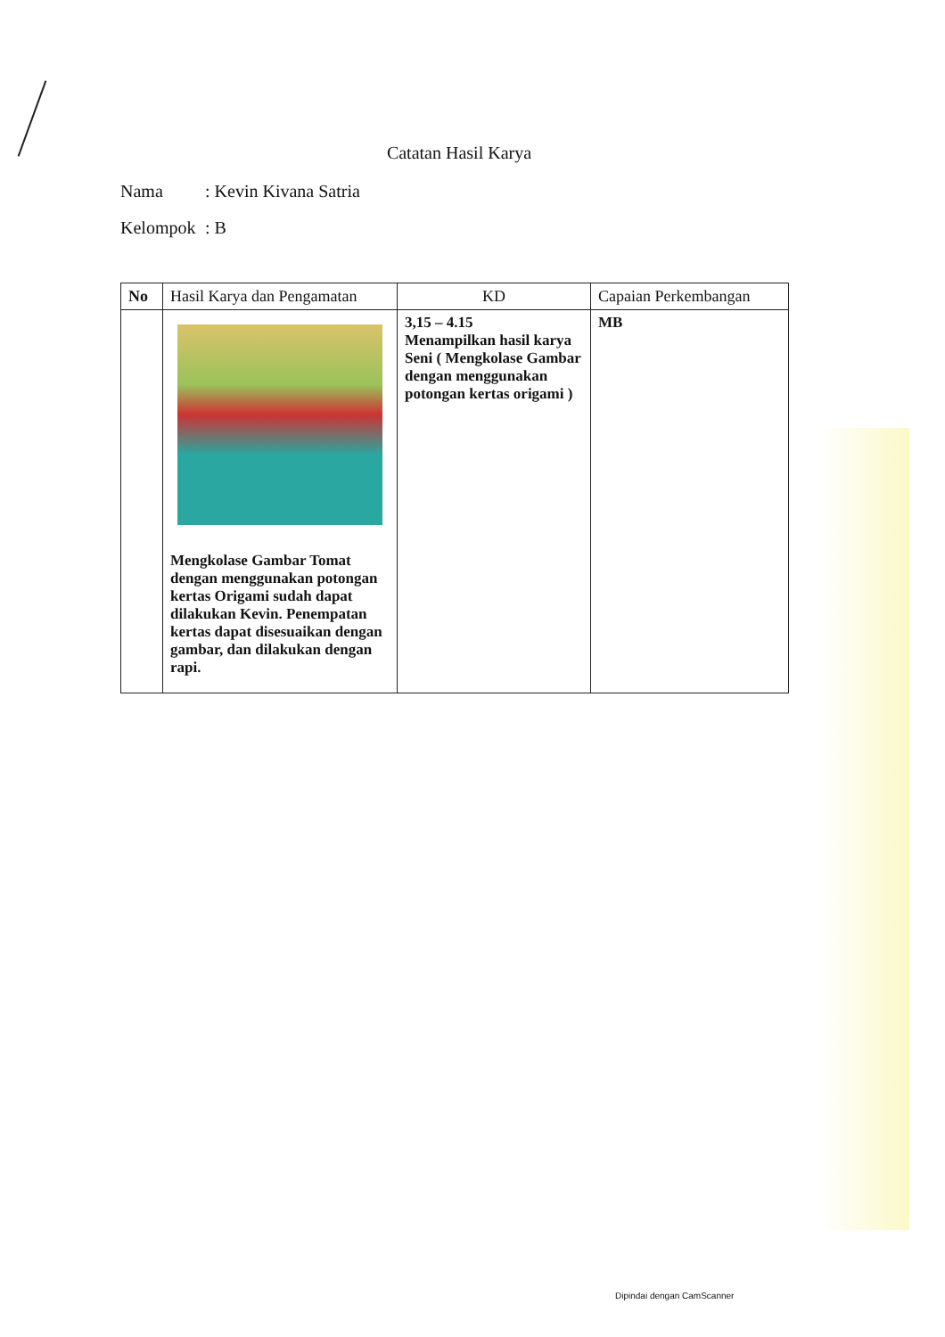Catatan Hasil Karya
Nama: Kevin Kivana Satria
Kelompok: B
| No | Hasil Karya dan Pengamatan | KD | Capaian Perkembangan |
| --- | --- | --- | --- |
| | Mengkolase Gambar Tomat dengan menggunakan potongan kertas Origami sudah dapat dilakukan Kevin. Penempatan kertas dapat disesuaikan dengan gambar, dan dilakukan dengan rapi. | 3,15 – 4.15 Menampilkan hasil karya Seni ( Mengkolase Gambar dengan menggunakan potongan kertas origami ) | MB |
Dipindai dengan CamScanner